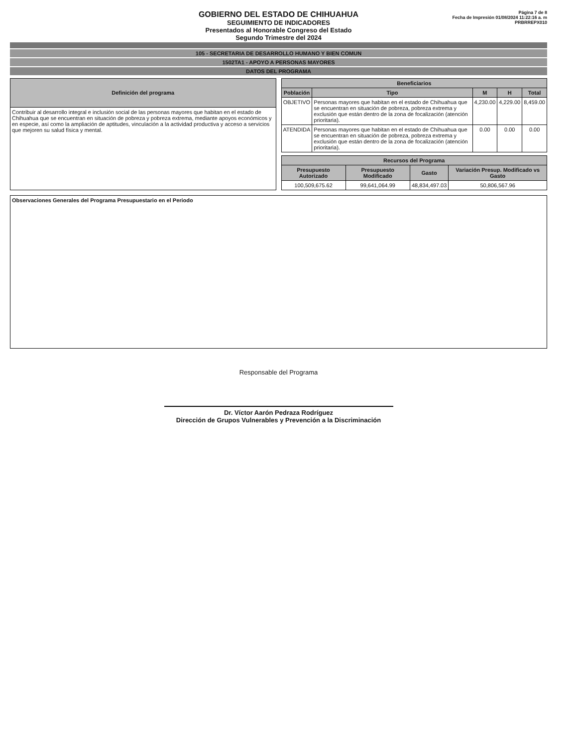GOBIERNO DEL ESTADO DE CHIHUAHUA
SEGUIMIENTO DE INDICADORES
Presentados al Honorable Congreso del Estado
Segundo Trimestre del 2024
Página 7 de 8
Fecha de Impresión 01/08/2024 11:22:16 a. m
PRBRREPX010
105 - SECRETARIA DE DESARROLLO HUMANO Y BIEN COMUN
1502TA1 - APOYO A PERSONAS MAYORES
DATOS DEL PROGRAMA
| Definición del programa |
| --- |
| Contribuir al desarrollo integral e inclusión social de las personas mayores que habitan en el estado de Chihuahua que se encuentran en situación de pobreza y pobreza extrema, mediante apoyos económicos y en especie, así como la ampliación de aptitudes, vinculación a la actividad productiva y acceso a servicios que mejoren su salud física y mental. |
| Beneficiarios | | | | |
| --- | --- | --- | --- | --- |
| Población | Tipo | M | H | Total |
| OBJETIVO | Personas mayores que habitan en el estado de Chihuahua que se encuentran en situación de pobreza, pobreza extrema y exclusión que están dentro de la zona de focalización (atención prioritaria). | 4,230.00 | 4,229.00 | 8,459.00 |
| ATENDIDA | Personas mayores que habitan en el estado de Chihuahua que se encuentran en situación de pobreza, pobreza extrema y exclusión que están dentro de la zona de focalización (atención prioritaria). | 0.00 | 0.00 | 0.00 |
| Recursos del Programa | | | |
| --- | --- | --- | --- |
| Presupuesto Autorizado | Presupuesto Modificado | Gasto | Variación Presup. Modificado vs Gasto |
| 100,509,675.62 | 99,641,064.99 | 48,834,497.03 | 50,806,567.96 |
Observaciones Generales del Programa Presupuestario en el Periodo
Responsable del Programa
Dr. Víctor Aarón Pedraza Rodríguez
Dirección de Grupos Vulnerables y Prevención a la Discriminación